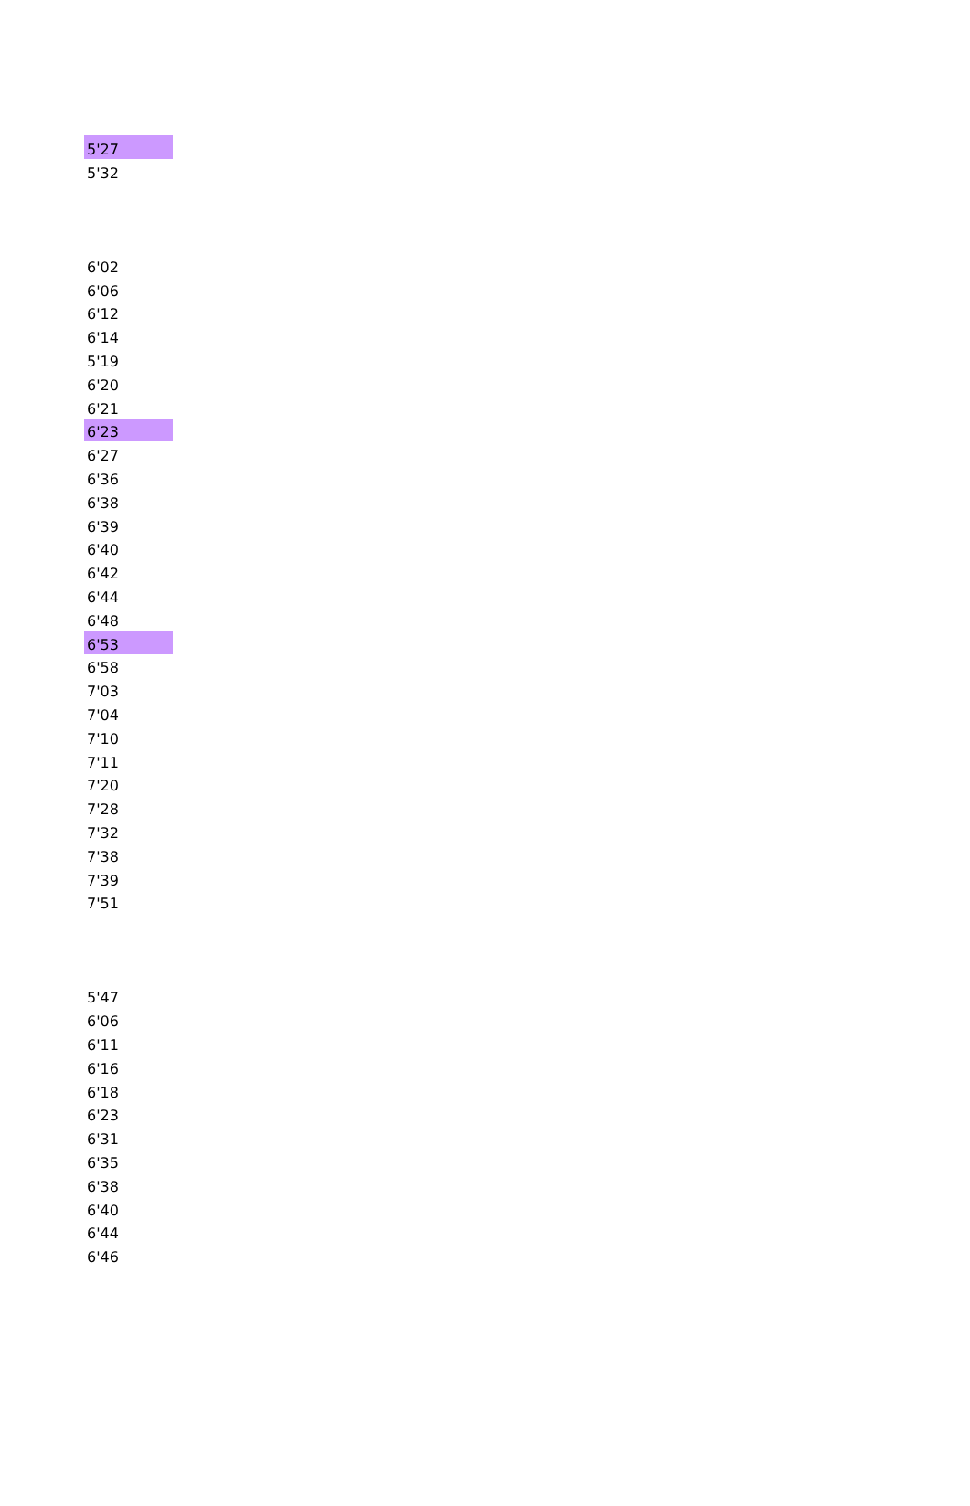| 5'27 |
| 5'32 |
| 6'02 |
| 6'06 |
| 6'12 |
| 6'14 |
| 5'19 |
| 6'20 |
| 6'21 |
| 6'23 |
| 6'27 |
| 6'36 |
| 6'38 |
| 6'39 |
| 6'40 |
| 6'42 |
| 6'44 |
| 6'48 |
| 6'53 |
| 6'58 |
| 7'03 |
| 7'04 |
| 7'10 |
| 7'11 |
| 7'20 |
| 7'28 |
| 7'32 |
| 7'38 |
| 7'39 |
| 7'51 |
| 5'47 |
| 6'06 |
| 6'11 |
| 6'16 |
| 6'18 |
| 6'23 |
| 6'31 |
| 6'35 |
| 6'38 |
| 6'40 |
| 6'44 |
| 6'46 |